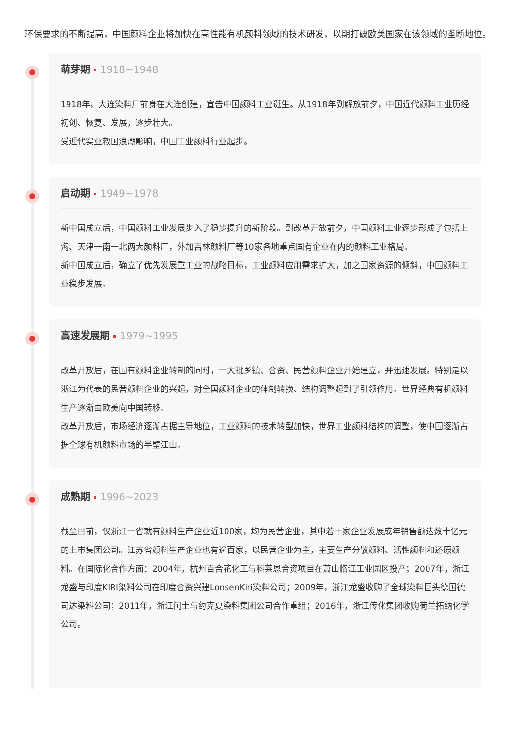环保要求的不断提高，中国颜料企业将加快在高性能有机颜料领域的技术研发，以期打破欧美国家在该领域的垄断地位。
萌芽期 1918~1948
1918年，大连染料厂前身在大连创建，宣告中国颜料工业诞生。从1918年到解放前夕，中国近代颜料工业历经初创、恢复、发展，逐步壮大。
受近代实业救国浪潮影响，中国工业颜料行业起步。
启动期 1949~1978
新中国成立后，中国颜料工业发展步入了稳步提升的新阶段。到改革开放前夕，中国颜料工业逐步形成了包括上海、天津一南一北两大颜料厂，外加吉林颜料厂等10家各地重点国有企业在内的颜料工业格局。
新中国成立后，确立了优先发展重工业的战略目标，工业颜料应用需求扩大，加之国家资源的倾斜，中国颜料工业稳步发展。
高速发展期 1979~1995
改革开放后，在国有颜料企业转制的同时，一大批乡镇、合资、民营颜料企业开始建立，并迅速发展。特别是以浙江为代表的民营颜料企业的兴起，对全国颜料企业的体制转换、结构调整起到了引领作用。世界经典有机颜料生产逐渐由欧美向中国转移。
改革开放后，市场经济逐渐占据主导地位，工业颜料的技术转型加快，世界工业颜料结构的调整，使中国逐渐占据全球有机颜料市场的半壁江山。
成熟期 1996~2023
截至目前，仅浙江一省就有颜料生产企业近100家，均为民营企业，其中若干家企业发展成年销售额达数十亿元的上市集团公司。江苏省颜料生产企业也有逾百家，以民营企业为主，主要生产分散颜料、活性颜料和还原颜料。在国际化合作方面：2004年，杭州百合花化工与科莱恩合资项目在萧山临江工业园区投产；2007年，浙江龙盛与印度KIRI染料公司在印度合资兴建LonsenKiri染料公司；2009年，浙江龙盛收购了全球染料巨头德国德司达染料公司；2011年，浙江闰土与约克夏染料集团公司合作重组；2016年，浙江传化集团收购荷兰拓纳化学公司。